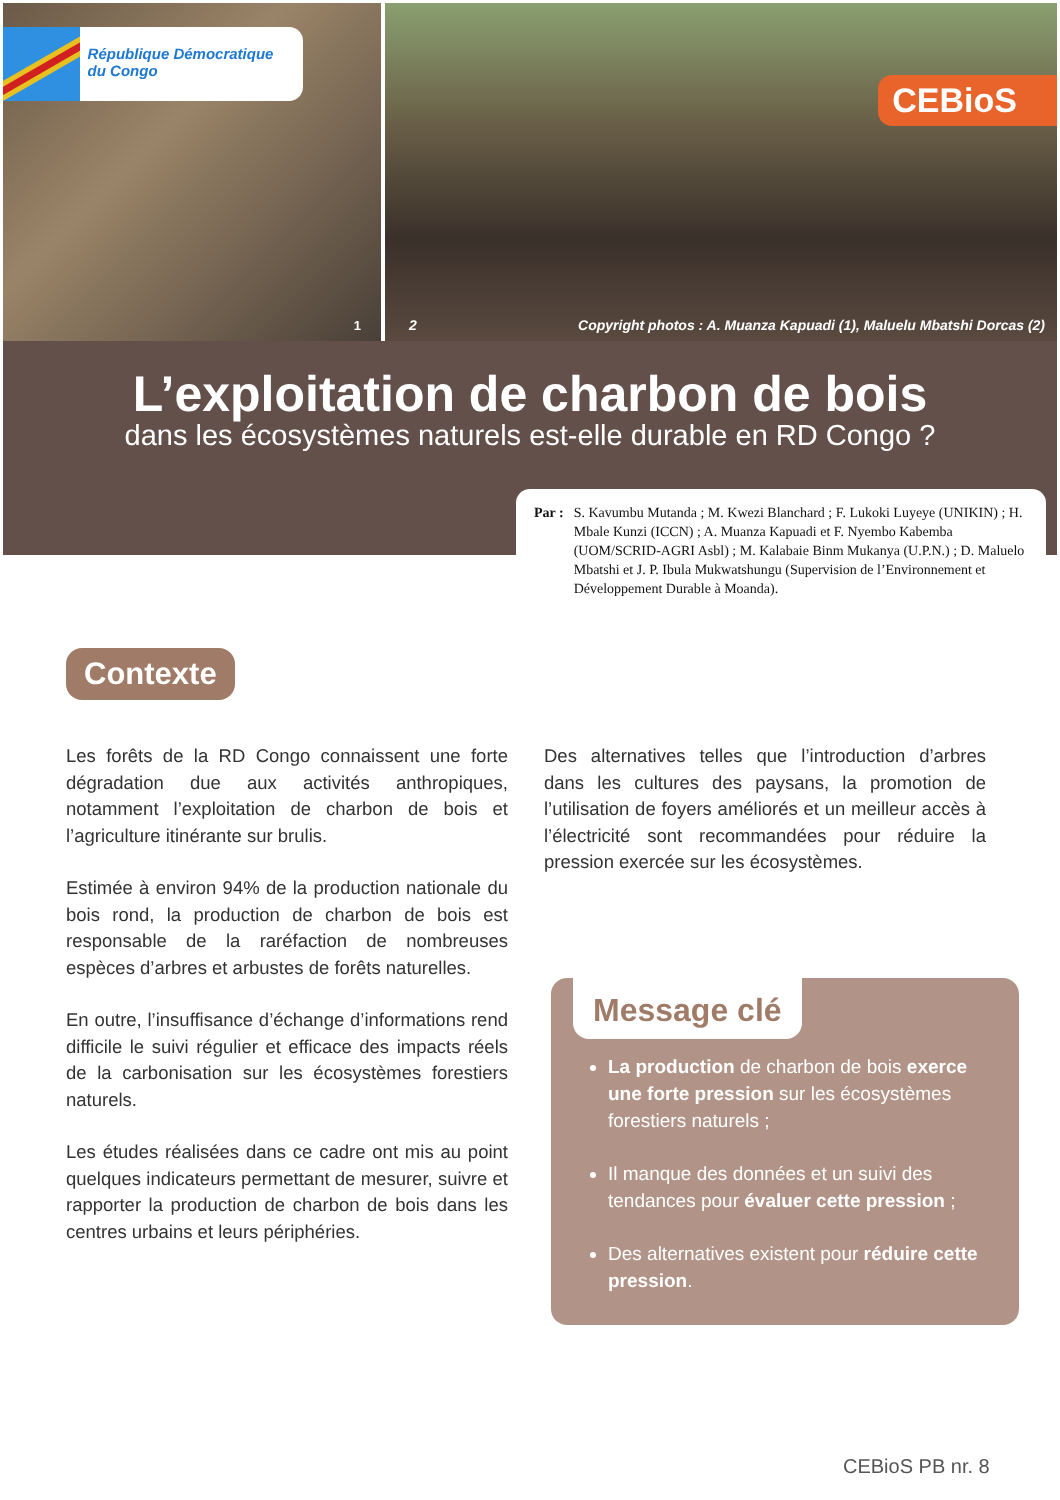République Démocratique du Congo
1
CEBioS
2 Copyright photos : A. Muanza Kapuadi (1), Maluelu Mbatshi Dorcas (2)
L’exploitation de charbon de bois
dans les écosystèmes naturels est-elle durable en RD Congo ?
Par : S. Kavumbu Mutanda ; M. Kwezi Blanchard ; F. Lukoki Luyeye (UNIKIN) ; H. Mbale Kunzi (ICCN) ; A. Muanza Kapuadi et F. Nyembo Kabemba (UOM/SCRID-AGRI Asbl) ; M. Kalabaie Binm Mukanya (U.P.N.) ; D. Maluelo Mbatshi et J. P. Ibula Mukwatshungu (Supervision de l’Environnement et Développement Durable à Moanda).
Contexte
Les forêts de la RD Congo connaissent une forte dégradation due aux activités anthropiques, notamment l’exploitation de charbon de bois et l’agriculture itinérante sur brulis.
Estimée à environ 94% de la production nationale du bois rond, la production de charbon de bois est responsable de la raréfaction de nombreuses espèces d’arbres et arbustes de forêts naturelles.
En outre, l’insuffisance d’échange d’informations rend difficile le suivi régulier et efficace des impacts réels de la carbonisation sur les écosystèmes forestiers naturels.
Les études réalisées dans ce cadre ont mis au point quelques indicateurs permettant de mesurer, suivre et rapporter la production de charbon de bois dans les centres urbains et leurs périphéries.
Des alternatives telles que l’introduction d’arbres dans les cultures des paysans, la promotion de l’utilisation de foyers améliorés et un meilleur accès à l’électricité sont recommandées pour réduire la pression exercée sur les écosystèmes.
Message clé
La production de charbon de bois exerce une forte pression sur les écosystèmes forestiers naturels ;
Il manque des données et un suivi des tendances pour évaluer cette pression ;
Des alternatives existent pour réduire cette pression.
CEBioS PB nr. 8